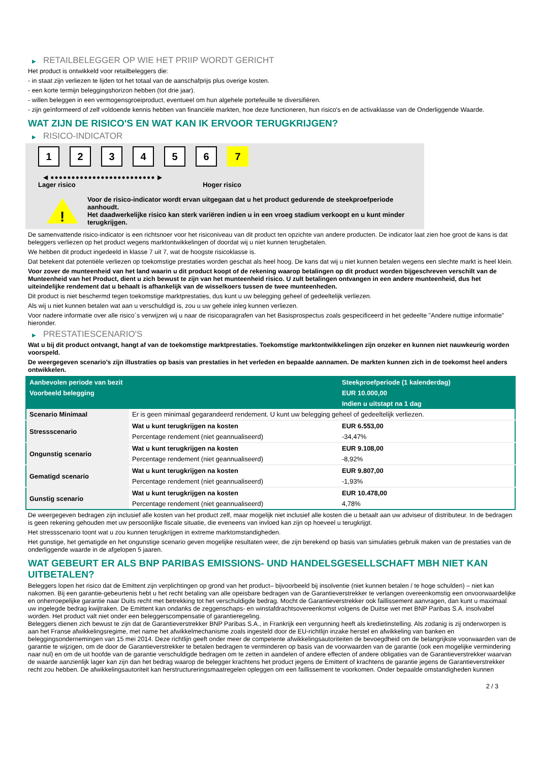▶ RETAILBELEGGER OP WIE HET PRIIP WORDT GERICHT
Het product is ontwikkeld voor retailbeleggers die:
- in staat zijn verliezen te lijden tot het totaal van de aanschafprijs plus overige kosten.
- een korte termijn beleggingshorizon hebben (tot drie jaar).
- willen beleggen in een vermogensgroeiproduct, eventueel om hun algehele portefeuille te diversifiëren.
- zijn geïnformeerd of zelf voldoende kennis hebben van financiële markten, hoe deze functioneren, hun risico's en de activaklasse van de Onderliggende Waarde.
WAT ZIJN DE RISICO'S EN WAT KAN IK ERVOOR TERUGKRIJGEN?
▶ RISICO-INDICATOR
1 2 3 4 5 6 7
◀ ●●●●●●●●●●●●●●●●●●●●●●●●● ▶
Lager risico Hoger risico
!
Voor de risico-indicator wordt ervan uitgegaan dat u het product gedurende de steekproefperiode aanhoudt.
Het daadwerkelijke risico kan sterk variëren indien u in een vroeg stadium verkoopt en u kunt minder terugkrijgen.
De samenvattende risico-indicator is een richtsnoer voor het risiconiveau van dit product ten opzichte van andere producten. De indicator laat zien hoe groot de kans is dat beleggers verliezen op het product wegens marktontwikkelingen of doordat wij u niet kunnen terugbetalen.
We hebben dit product ingedeeld in klasse 7 uit 7, wat de hoogste risicoklasse is.
Dat betekent dat potentiële verliezen op toekomstige prestaties worden geschat als heel hoog. De kans dat wij u niet kunnen betalen wegens een slechte markt is heel klein.
Voor zover de munteenheid van het land waarin u dit product koopt of de rekening waarop betalingen op dit product worden bijgeschreven verschilt van de Munteenheid van het Product, dient u zich bewust te zijn van het munteenheid risico. U zult betalingen ontvangen in een andere munteenheid, dus het uiteindelijke rendement dat u behaalt is afhankelijk van de wisselkoers tussen de twee munteenheden.
Dit product is niet beschermd tegen toekomstige marktprestaties, dus kunt u uw belegging geheel of gedeeltelijk verliezen.
Als wij u niet kunnen betalen wat aan u verschuldigd is, zou u uw gehele inleg kunnen verliezen.
Voor nadere informatie over alle risico´s verwijzen wij u naar de risicoparagrafen van het Basisprospectus zoals gespecificeerd in het gedeelte "Andere nuttige informatie" hieronder.
▶ PRESTATIESCENARIO'S
Wat u bij dit product ontvangt, hangt af van de toekomstige marktprestaties. Toekomstige marktontwikkelingen zijn onzeker en kunnen niet nauwkeurig worden voorspeld.
De weergegeven scenario’s zijn illustraties op basis van prestaties in het verleden en bepaalde aannamen. De markten kunnen zich in de toekomst heel anders ontwikkelen.
| Aanbevolen periode van bezit | | Steekproefperiode (1 kalenderdag) |
| --- | --- | --- |
| Voorbeeld belegging | | EUR 10.000,00 |
| | | Indien u uitstapt na 1 dag |
| Scenario Minimaal | Er is geen minimaal gegarandeerd rendement. U kunt uw belegging geheel of gedeeltelijk verliezen. | |
| Stressscenario | Wat u kunt terugkrijgen na kosten | EUR 6.553,00 |
| | Percentage rendement (niet geannualiseerd) | -34,47% |
| Ongunstig scenario | Wat u kunt terugkrijgen na kosten | EUR 9.108,00 |
| | Percentage rendement (niet geannualiseerd) | -8,92% |
| Gematigd scenario | Wat u kunt terugkrijgen na kosten | EUR 9.807,00 |
| | Percentage rendement (niet geannualiseerd) | -1,93% |
| Gunstig scenario | Wat u kunt terugkrijgen na kosten | EUR 10.478,00 |
| | Percentage rendement (niet geannualiseerd) | 4,78% |
De weergegeven bedragen zijn inclusief alle kosten van het product zelf, maar mogelijk niet inclusief alle kosten die u betaalt aan uw adviseur of distributeur. In de bedragen is geen rekening gehouden met uw persoonlijke fiscale situatie, die eveneens van invloed kan zijn op hoeveel u terugkrijgt.
Het stressscenario toont wat u zou kunnen terugkrijgen in extreme marktomstandigheden.
Het gunstige, het gematigde en het ongunstige scenario geven mogelijke resultaten weer, die zijn berekend op basis van simulaties gebruik maken van de prestaties van de onderliggende waarde in de afgelopen 5 jaaren.
WAT GEBEURT ER ALS BNP PARIBAS EMISSIONS- UND HANDELSGESELLSCHAFT MBH NIET KAN UITBETALEN?
Beleggers lopen het risico dat de Emittent zijn verplichtingen op grond van het product– bijvoorbeeld bij insolventie (niet kunnen betalen / te hoge schulden) – niet kan nakomen. Bij een garantie-gebeurtenis hebt u het recht betaling van alle opeisbare bedragen van de Garantieverstrekker te verlangen overeenkomstig een onvoorwaardelijke en onherroepelijke garantie naar Duits recht met betrekking tot het verschuldigde bedrag. Mocht de Garantieverstrekker ook faillissement aanvragen, dan kunt u maximaal uw ingelegde bedrag kwijtraken. De Emittent kan ondanks de zeggenschaps- en winstafdrachtsovereenkomst volgens de Duitse wet met BNP Paribas S.A. insolvabel worden. Het product valt niet onder een beleggerscompensatie of garantieregeling.
Beleggers dienen zich bewust te zijn dat de Garantieverstrekker BNP Paribas S.A., in Frankrijk een vergunning heeft als kredietinstelling. Als zodanig is zij onderworpen is aan het Franse afwikkelingsregime, met name het afwikkelmechanisme zoals ingesteld door de EU-richtlijn inzake herstel en afwikkeling van banken en beleggingsondernemingen van 15 mei 2014. Deze richtlijn geeft onder meer de competente afwikkelingsautoriteiten de bevoegdheid om de belangrijkste voorwaarden van de garantie te wijzigen, om de door de Garantieverstrekker te betalen bedragen te verminderen op basis van de voorwaarden van de garantie (ook een mogelijke vermindering naar nul) en om de uit hoofde van de garantie verschuldigde bedragen om te zetten in aandelen of andere effecten of andere obligaties van de Garantieverstrekker waarvan de waarde aanzienlijk lager kan zijn dan het bedrag waarop de belegger krachtens het product jegens de Emittent of krachtens de garantie jegens de Garantieverstrekker recht zou hebben. De afwikkelingsautoriteit kan herstructureringsmaatregelen opleggen om een faillissement te voorkomen. Onder bepaalde omstandigheden kunnen
2 / 3